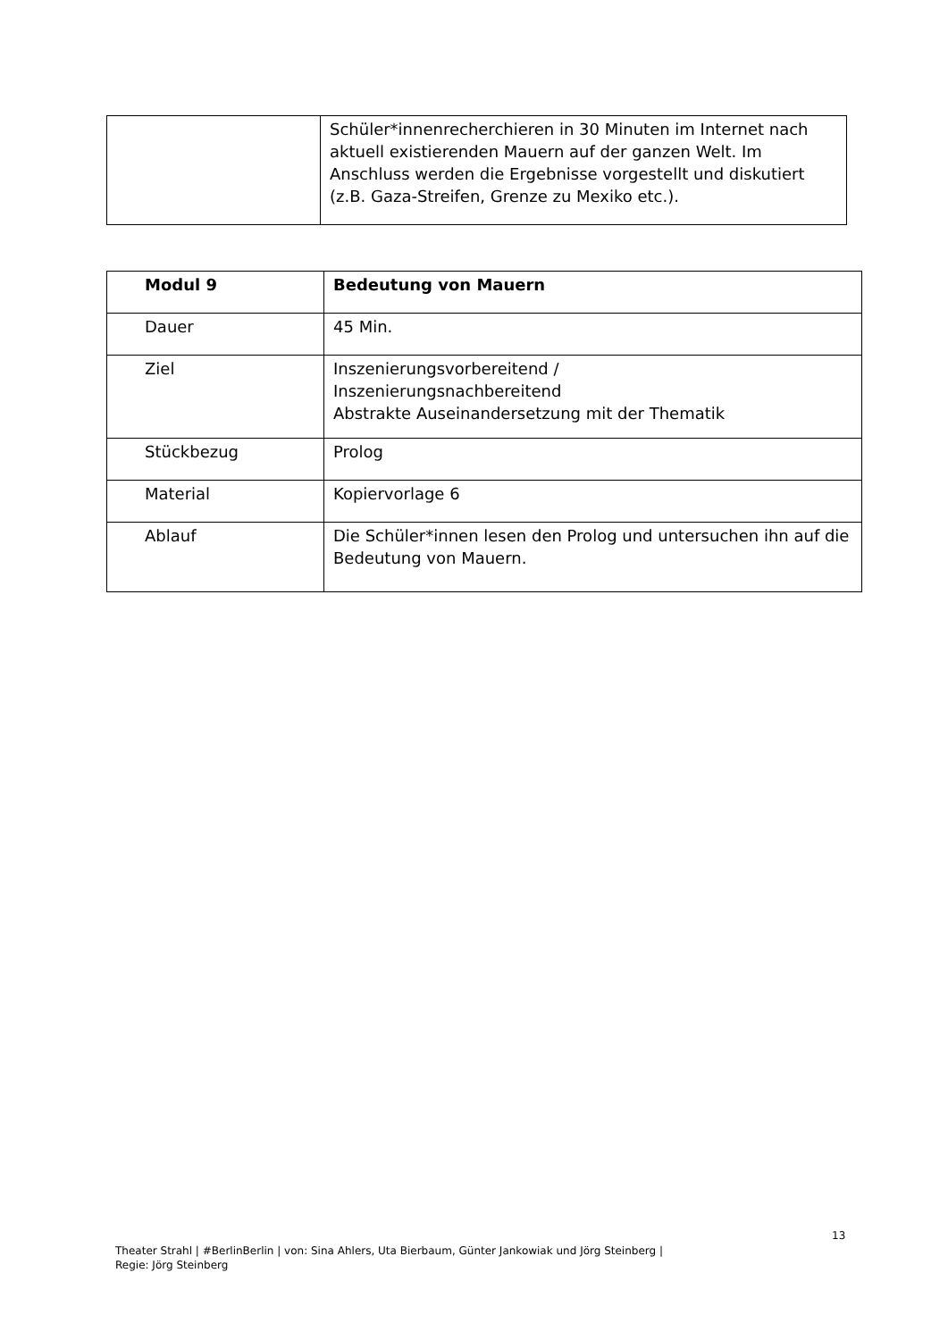| | Schüler*innenrecherchieren in 30 Minuten im Internet nach aktuell existierenden Mauern auf der ganzen Welt. Im Anschluss werden die Ergebnisse vorgestellt und diskutiert (z.B. Gaza-Streifen, Grenze zu Mexiko etc.). |
| Modul 9 | Bedeutung von Mauern |
| Dauer | 45 Min. |
| Ziel | Inszenierungsvorbereitend / Inszenierungsnachbereitend Abstrakte Auseinandersetzung mit der Thematik |
| Stückbezug | Prolog |
| Material | Kopiervorlage 6 |
| Ablauf | Die Schüler*innen lesen den Prolog und untersuchen ihn auf die Bedeutung von Mauern. |
13
Theater Strahl | #BerlinBerlin | von: Sina Ahlers, Uta Bierbaum, Günter Jankowiak und Jörg Steinberg |
Regie: Jörg Steinberg